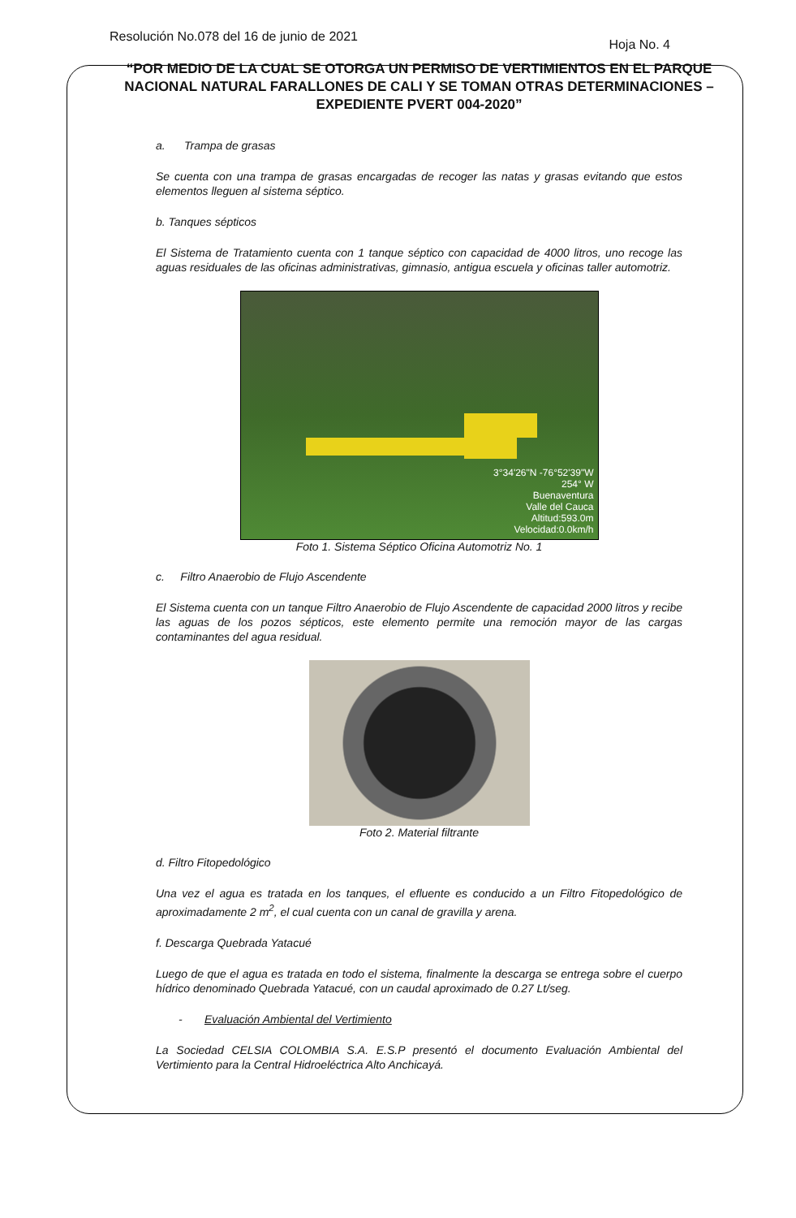Resolución No.078 del 16 de junio de 2021 Hoja No. 4
“POR MEDIO DE LA CUAL SE OTORGA UN PERMISO DE VERTIMIENTOS EN EL PARQUE NACIONAL NATURAL FARALLONES DE CALI Y SE TOMAN OTRAS DETERMINACIONES – EXPEDIENTE PVERT 004-2020”
a. Trampa de grasas
Se cuenta con una trampa de grasas encargadas de recoger las natas y grasas evitando que estos elementos lleguen al sistema séptico.
b. Tanques sépticos
El Sistema de Tratamiento cuenta con 1 tanque séptico con capacidad de 4000 litros, uno recoge las aguas residuales de las oficinas administrativas, gimnasio, antigua escuela y oficinas taller automotriz.
3°34'26"N -76°52'39"W
254° W
Buenaventura
Valle del Cauca
Altitud:593.0m
Velocidad:0.0km/h
Foto 1. Sistema Séptico Oficina Automotriz No. 1
c. Filtro Anaerobio de Flujo Ascendente
El Sistema cuenta con un tanque Filtro Anaerobio de Flujo Ascendente de capacidad 2000 litros y recibe las aguas de los pozos sépticos, este elemento permite una remoción mayor de las cargas contaminantes del agua residual.
Foto 2. Material filtrante
d. Filtro Fitopedológico
Una vez el agua es tratada en los tanques, el efluente es conducido a un Filtro Fitopedológico de aproximadamente 2 m<sup>2</sup>, el cual cuenta con un canal de gravilla y arena.
f. Descarga Quebrada Yatacué
Luego de que el agua es tratada en todo el sistema, finalmente la descarga se entrega sobre el cuerpo hídrico denominado Quebrada Yatacué, con un caudal aproximado de 0.27 Lt/seg.
- Evaluación Ambiental del Vertimiento
La Sociedad CELSIA COLOMBIA S.A. E.S.P presentó el documento Evaluación Ambiental del Vertimiento para la Central Hidroeléctrica Alto Anchicayá.